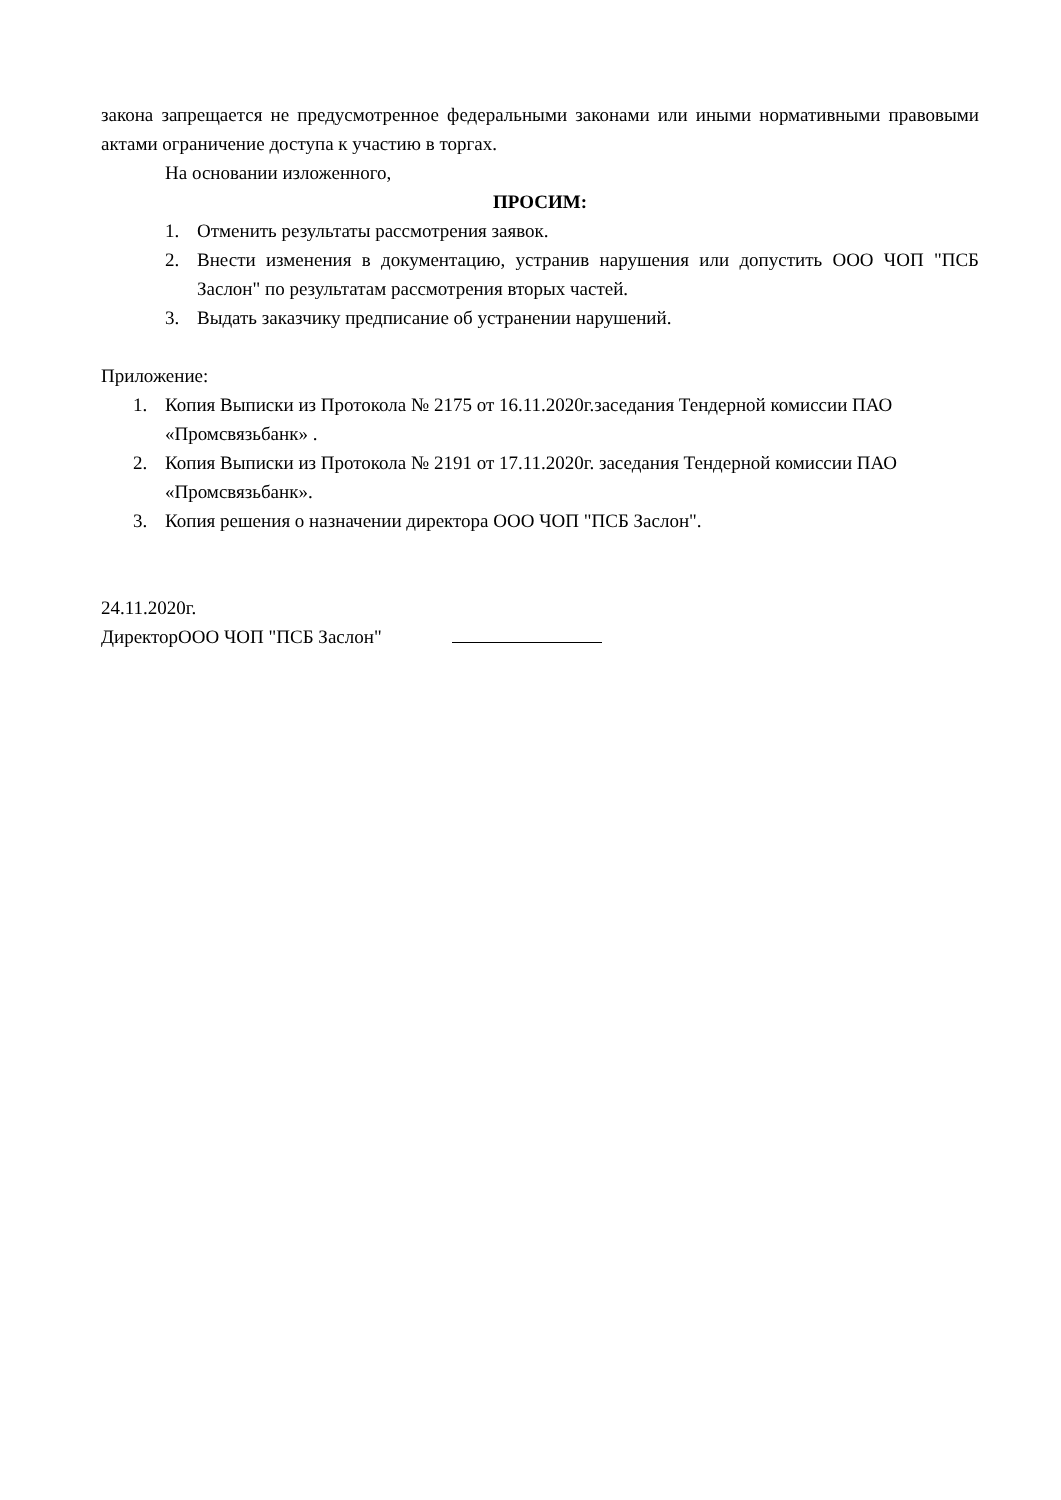закона запрещается не предусмотренное федеральными законами или иными нормативными правовыми актами ограничение доступа к участию в торгах.
На основании изложенного,
ПРОСИМ:
1. Отменить результаты рассмотрения заявок.
2. Внести изменения в документацию, устранив нарушения или допустить ООО ЧОП "ПСБ Заслон" по результатам рассмотрения вторых частей.
3. Выдать заказчику предписание об устранении нарушений.
Приложение:
1. Копия Выписки из Протокола № 2175 от 16.11.2020г.заседания Тендерной комиссии ПАО «Промсвязьбанк» .
2. Копия Выписки из Протокола № 2191 от 17.11.2020г. заседания Тендерной комиссии ПАО «Промсвязьбанк».
3. Копия решения о назначении директора ООО ЧОП "ПСБ Заслон".
24.11.2020г.
ДиректорООО ЧОП "ПСБ Заслон"